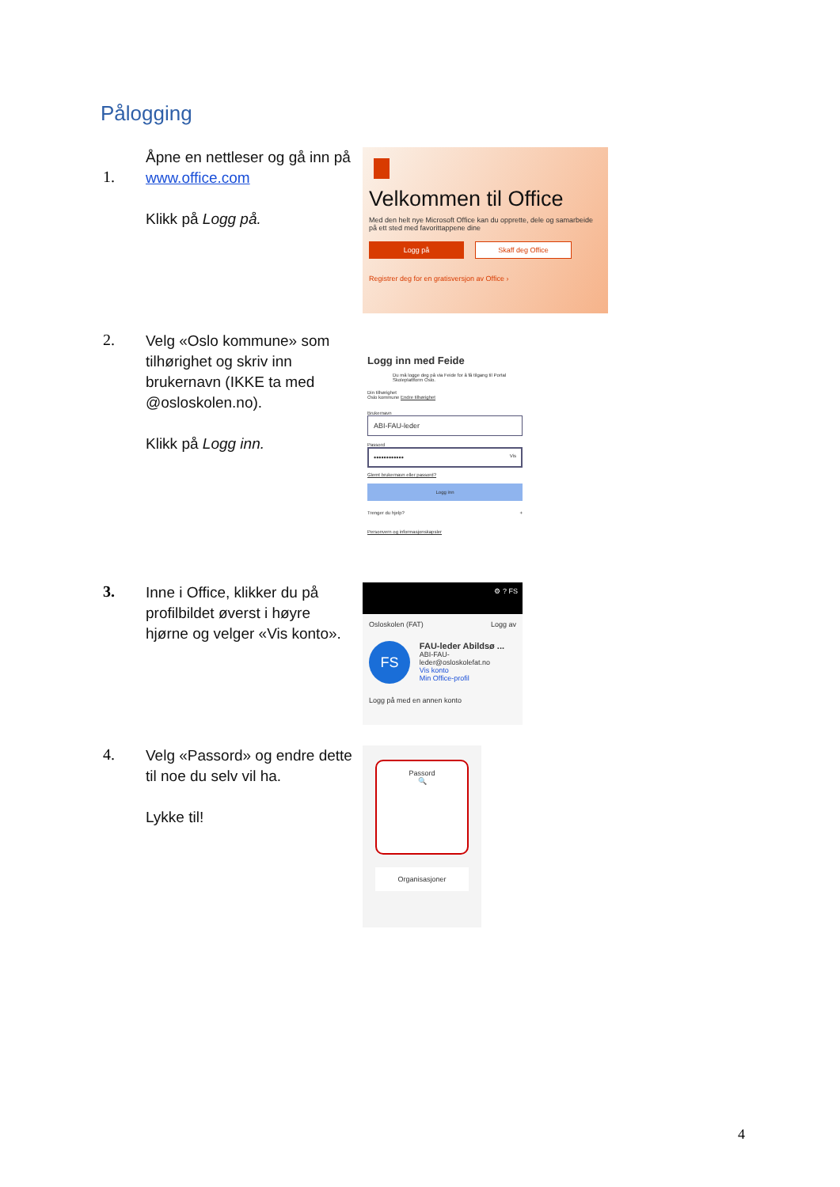Pålogging
1.
Åpne en nettleser og gå inn på www.office.com
Klikk på Logg på.
Velkommen til Office
Med den helt nye Microsoft Office kan du opprette, dele og samarbeide på ett sted med favorittappene dine
Logg på Skaff deg Office
Registrer deg for en gratisversjon av Office ›
2.
Velg «Oslo kommune» som tilhørighet og skriv inn brukernavn (IKKE ta med @osloskolen.no).
Klikk på Logg inn.
Logg inn med Feide
Du må logge deg på via Feide for å få tilgang til Portal Skoleplattform Oslo.
Din tilhørighet
Oslo kommune Endre tilhørighet
Brukernavn
ABI-FAU-leder
Passord
•••••••••••• Vis
Glemt brukernavn eller passord?
Logg inn
Trenger du hjelp? +
Personvern og informasjonskapsler
3.
Inne i Office, klikker du på profilbildet øverst i høyre hjørne og velger «Vis konto».
⚙ ? FS
Osloskolen (FAT) Logg av
FS
FAU-leder Abildsø ...
ABI-FAU-leder@osloskolefat.no
Vis konto
Min Office-profil
Logg på med en annen konto
4.
Velg «Passord» og endre dette til noe du selv vil ha.
Lykke til!
Passord
🔍
Organisasjoner
4